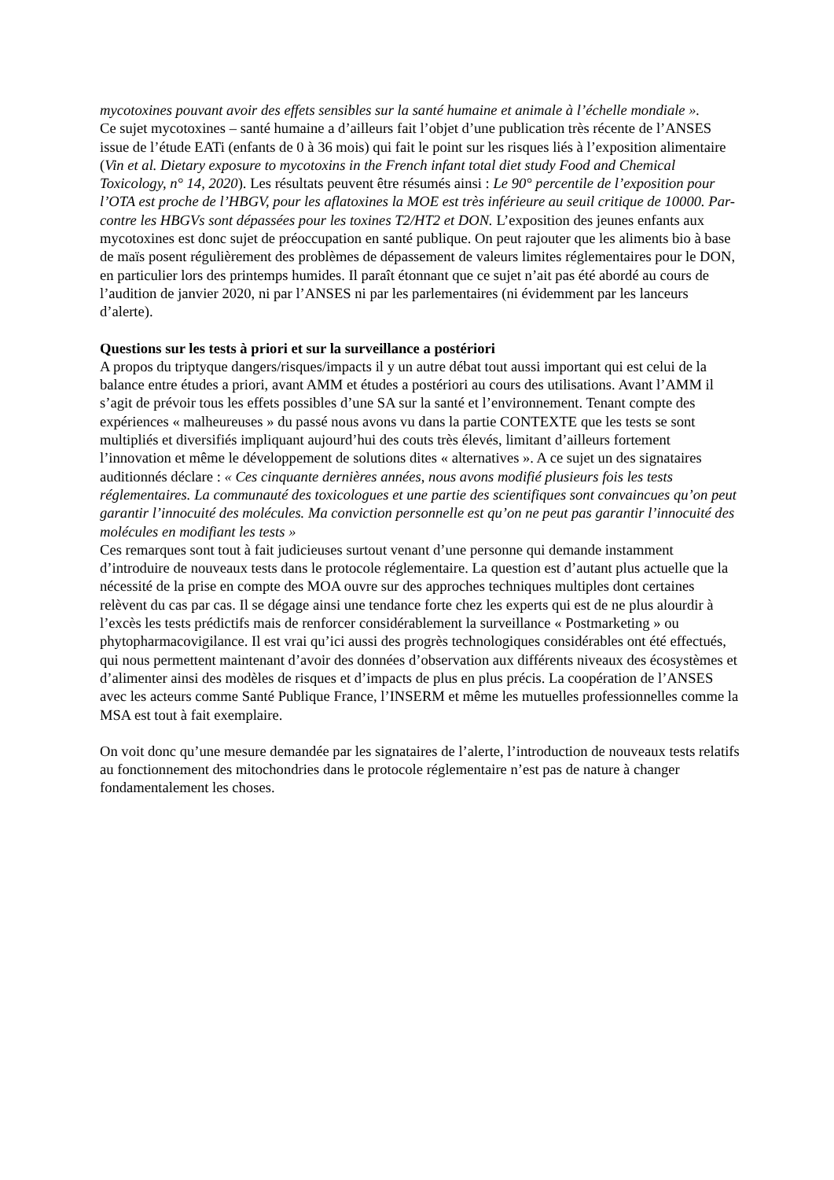mycotoxines pouvant avoir des effets sensibles sur la santé humaine et animale à l’échelle mondiale ».
Ce sujet mycotoxines – santé humaine a d’ailleurs fait l’objet d’une publication très récente de l’ANSES issue de l’étude EATi (enfants de 0 à 36 mois) qui fait le point sur les risques liés à l’exposition alimentaire (Vin et al. Dietary exposure to mycotoxins in the French infant total diet study Food and Chemical Toxicology, n° 14, 2020). Les résultats peuvent être résumés ainsi : Le 90° percentile de l’exposition pour l’OTA est proche de l’HBGV, pour les aflatoxines la MOE est très inférieure au seuil critique de 10000. Par-contre les HBGVs sont dépassées pour les toxines T2/HT2 et DON. L’exposition des jeunes enfants aux mycotoxines est donc sujet de préoccupation en santé publique. On peut rajouter que les aliments bio à base de maïs posent régulièrement des problèmes de dépassement de valeurs limites réglementaires pour le DON, en particulier lors des printemps humides. Il paraît étonnant que ce sujet n’ait pas été abordé au cours de l’audition de janvier 2020, ni par l’ANSES ni par les parlementaires (ni évidemment par les lanceurs d’alerte).
Questions sur les tests à priori et sur la surveillance a postériori
A propos du triptyque dangers/risques/impacts il y un autre débat tout aussi important qui est celui de la balance entre études a priori, avant AMM et études a postériori au cours des utilisations. Avant l’AMM il s’agit de prévoir tous les effets possibles d’une SA sur la santé et l’environnement. Tenant compte des expériences « malheureuses » du passé nous avons vu dans la partie CONTEXTE que les tests se sont multipliés et diversifiés impliquant aujourd’hui des couts très élevés, limitant d’ailleurs fortement l’innovation et même le développement de solutions dites « alternatives ». A ce sujet un des signataires auditionnés déclare : « Ces cinquante dernières années, nous avons modifié plusieurs fois les tests réglementaires. La communauté des toxicologues et une partie des scientifiques sont convaincues qu’on peut garantir l’innocuité des molécules. Ma conviction personnelle est qu’on ne peut pas garantir l’innocuité des molécules en modifiant les tests »
Ces remarques sont tout à fait judicieuses surtout venant d’une personne qui demande instamment d’introduire de nouveaux tests dans le protocole réglementaire. La question est d’autant plus actuelle que la nécessité de la prise en compte des MOA ouvre sur des approches techniques multiples dont certaines relèvent du cas par cas. Il se dégage ainsi une tendance forte chez les experts qui est de ne plus alourdir à l’excès les tests prédictifs mais de renforcer considérablement la surveillance « Postmarketing » ou phytopharmacovigilance. Il est vrai qu’ici aussi des progrès technologiques considérables ont été effectués, qui nous permettent maintenant d’avoir des données d’observation aux différents niveaux des écosystèmes et d’alimenter ainsi des modèles de risques et d’impacts de plus en plus précis. La coopération de l’ANSES avec les acteurs comme Santé Publique France, l’INSERM et même les mutuelles professionnelles comme la MSA est tout à fait exemplaire.
On voit donc qu’une mesure demandée par les signataires de l’alerte, l’introduction de nouveaux tests relatifs au fonctionnement des mitochondries dans le protocole réglementaire n’est pas de nature à changer fondamentalement les choses.